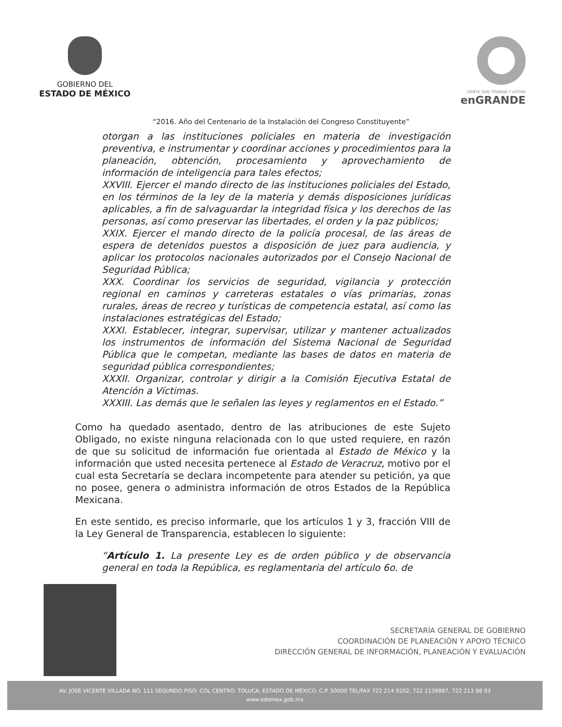GOBIERNO DEL
ESTADO DE MÉXICO
GENTE QUE TRABAJA Y LOGRA
enGRANDE
“2016. Año del Centenario de la Instalación del Congreso Constituyente”
otorgan a las instituciones policiales en materia de investigación preventiva, e instrumentar y coordinar acciones y procedimientos para la planeación, obtención, procesamiento y aprovechamiento de información de inteligencia para tales efectos;
XXVIII. Ejercer el mando directo de las instituciones policiales del Estado, en los términos de la ley de la materia y demás disposiciones jurídicas aplicables, a fin de salvaguardar la integridad física y los derechos de las personas, así como preservar las libertades, el orden y la paz públicos;
XXIX. Ejercer el mando directo de la policía procesal, de las áreas de espera de detenidos puestos a disposición de juez para audiencia, y aplicar los protocolos nacionales autorizados por el Consejo Nacional de Seguridad Pública;
XXX. Coordinar los servicios de seguridad, vigilancia y protección regional en caminos y carreteras estatales o vías primarias, zonas rurales, áreas de recreo y turísticas de competencia estatal, así como las instalaciones estratégicas del Estado;
XXXI. Establecer, integrar, supervisar, utilizar y mantener actualizados los instrumentos de información del Sistema Nacional de Seguridad Pública que le competan, mediante las bases de datos en materia de seguridad pública correspondientes;
XXXII. Organizar, controlar y dirigir a la Comisión Ejecutiva Estatal de Atención a Víctimas.
XXXIII. Las demás que le señalen las leyes y reglamentos en el Estado.”
Como ha quedado asentado, dentro de las atribuciones de este Sujeto Obligado, no existe ninguna relacionada con lo que usted requiere, en razón de que su solicitud de información fue orientada al Estado de México y la información que usted necesita pertenece al Estado de Veracruz, motivo por el cual esta Secretaría se declara incompetente para atender su petición, ya que no posee, genera o administra información de otros Estados de la República Mexicana.
En este sentido, es preciso informarle, que los artículos 1 y 3, fracción VIII de la Ley General de Transparencia, establecen lo siguiente:
“Artículo 1. La presente Ley es de orden público y de observancia general en toda la República, es reglamentaria del artículo 6o. de
SECRETARÍA GENERAL DE GOBIERNO
COORDINACIÓN DE PLANEACIÓN Y APOYO TÉCNICO
DIRECCIÓN GENERAL DE INFORMACIÓN, PLANEACIÓN Y EVALUACIÓN
AV. JOSÉ VICENTE VILLADA NO. 111 SEGUNDO PISO. COL CENTRO. TOLUCA, ESTADO DE MÉXICO. C.P. 50000 TEL/FAX 722 214 9202, 722 2138887, 722 213 88 93
www.edomex.gob.mx